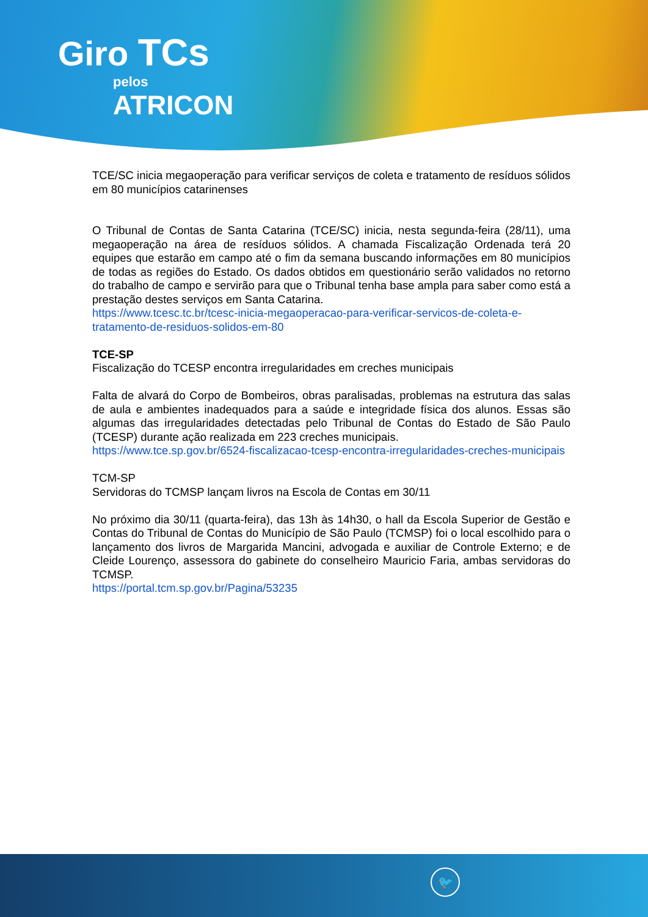Giro TCs
pelos
ATRICON
TCE/SC inicia megaoperação para verificar serviços de coleta e tratamento de resíduos sólidos em 80 municípios catarinenses
O Tribunal de Contas de Santa Catarina (TCE/SC) inicia, nesta segunda-feira (28/11), uma megaoperação na área de resíduos sólidos. A chamada Fiscalização Ordenada terá 20 equipes que estarão em campo até o fim da semana buscando informações em 80 municípios de todas as regiões do Estado. Os dados obtidos em questionário serão validados no retorno do trabalho de campo e servirão para que o Tribunal tenha base ampla para saber como está a prestação destes serviços em Santa Catarina.
https://www.tcesc.tc.br/tcesc-inicia-megaoperacao-para-verificar-servicos-de-coleta-e-tratamento-de-residuos-solidos-em-80
TCE-SP
Fiscalização do TCESP encontra irregularidades em creches municipais
Falta de alvará do Corpo de Bombeiros, obras paralisadas, problemas na estrutura das salas de aula e ambientes inadequados para a saúde e integridade física dos alunos. Essas são algumas das irregularidades detectadas pelo Tribunal de Contas do Estado de São Paulo (TCESP) durante ação realizada em 223 creches municipais.
https://www.tce.sp.gov.br/6524-fiscalizacao-tcesp-encontra-irregularidades-creches-municipais
TCM-SP
Servidoras do TCMSP lançam livros na Escola de Contas em 30/11
No próximo dia 30/11 (quarta-feira), das 13h às 14h30, o hall da Escola Superior de Gestão e Contas do Tribunal de Contas do Município de São Paulo (TCMSP) foi o local escolhido para o lançamento dos livros de Margarida Mancini, advogada e auxiliar de Controle Externo; e de Cleide Lourenço, assessora do gabinete do conselheiro Mauricio Faria, ambas servidoras do TCMSP.
https://portal.tcm.sp.gov.br/Pagina/53235
🐦